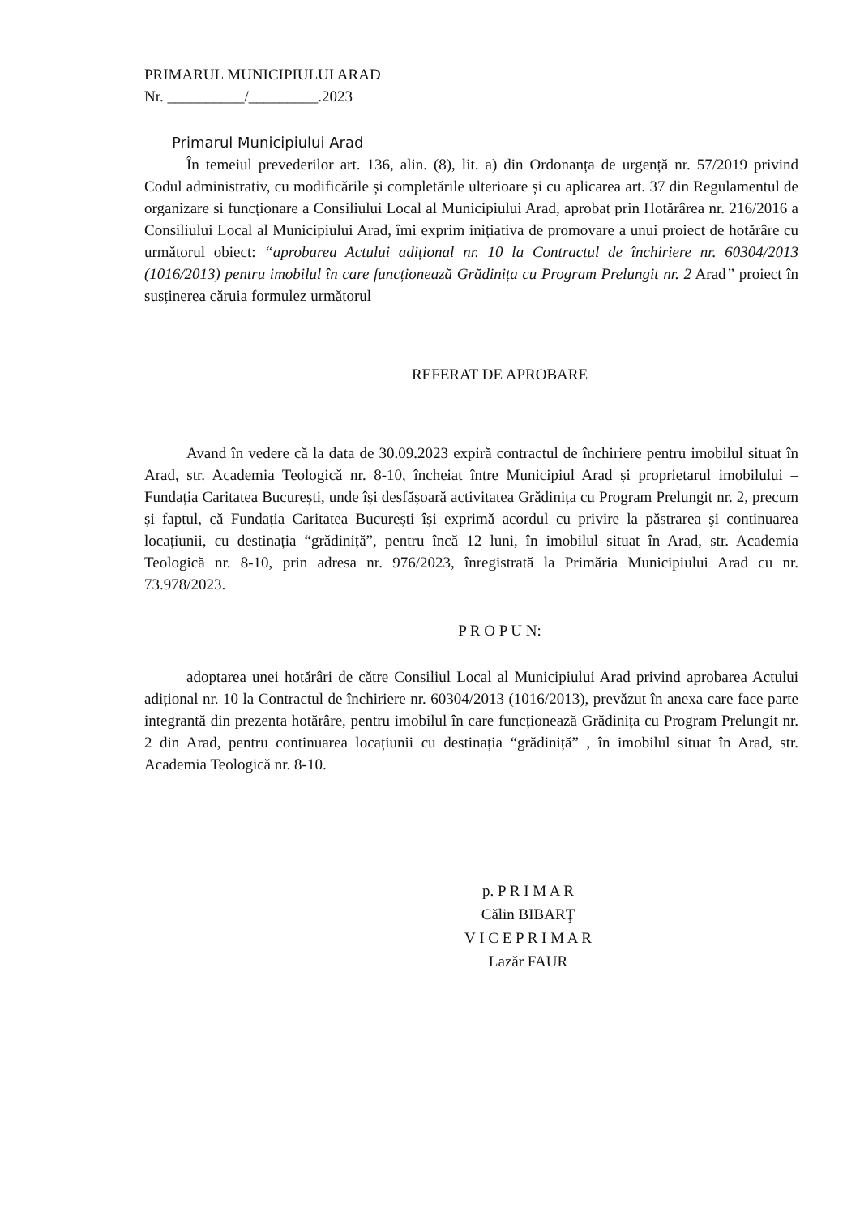PRIMARUL MUNICIPIULUI ARAD
Nr. __________/_________.2023
Primarul Municipiului Arad
În temeiul prevederilor art. 136, alin. (8), lit. a) din Ordonanța de urgență nr. 57/2019 privind Codul administrativ, cu modificările și completările ulterioare și cu aplicarea art. 37 din Regulamentul de organizare si funcționare a Consiliului Local al Municipiului Arad, aprobat prin Hotărârea nr. 216/2016 a Consiliului Local al Municipiului Arad, îmi exprim inițiativa de promovare a unui proiect de hotărâre cu următorul obiect: “aprobarea Actului adițional nr. 10 la Contractul de închiriere nr. 60304/2013 (1016/2013) pentru imobilul în care funcționează Grădinița cu Program Prelungit nr. 2 Arad” proiect în susținerea căruia formulez următorul
REFERAT DE APROBARE
Avand în vedere că la data de 30.09.2023 expiră contractul de închiriere pentru imobilul situat în Arad, str. Academia Teologică nr. 8-10, încheiat între Municipiul Arad și proprietarul imobilului – Fundația Caritatea București, unde își desfășoară activitatea Grădinița cu Program Prelungit nr. 2, precum și faptul, că Fundația Caritatea București își exprimă acordul cu privire la păstrarea şi continuarea locațiunii, cu destinația “grădiniță”, pentru încă 12 luni, în imobilul situat în Arad, str. Academia Teologică nr. 8-10, prin adresa nr. 976/2023, înregistrată la Primăria Municipiului Arad cu nr. 73.978/2023.
P R O P U N:
adoptarea unei hotărâri de către Consiliul Local al Municipiului Arad privind aprobarea Actului adițional nr. 10 la Contractul de închiriere nr. 60304/2013 (1016/2013), prevăzut în anexa care face parte integrantă din prezenta hotărâre, pentru imobilul în care funcționează Grădinița cu Program Prelungit nr. 2 din Arad, pentru continuarea locațiunii cu destinația “grădiniță” , în imobilul situat în Arad, str. Academia Teologică nr. 8-10.
p. P R I M A R
Călin BIBARŢ
V I C E P R I M A R
Lazăr FAUR